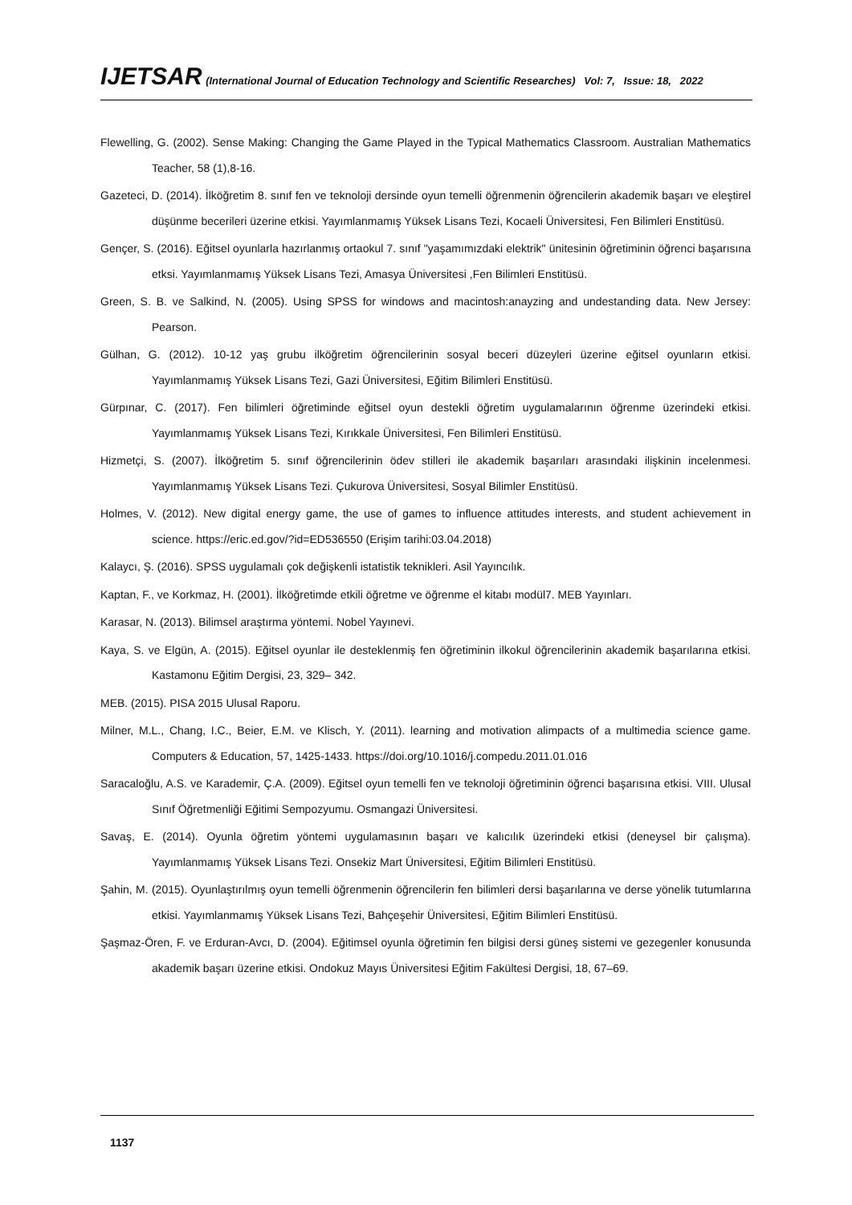IJETSAR (International Journal of Education Technology and Scientific Researches) Vol: 7, Issue: 18, 2022
Flewelling, G. (2002). Sense Making: Changing the Game Played in the Typical Mathematics Classroom. Australian Mathematics Teacher, 58 (1),8-16.
Gazeteci, D. (2014). İlköğretim 8. sınıf fen ve teknoloji dersinde oyun temelli öğrenmenin öğrencilerin akademik başarı ve eleştirel düşünme becerileri üzerine etkisi. Yayımlanmamış Yüksek Lisans Tezi, Kocaeli Üniversitesi, Fen Bilimleri Enstitüsü.
Gençer, S. (2016). Eğitsel oyunlarla hazırlanmış ortaokul 7. sınıf "yaşamımızdaki elektrik" ünitesinin öğretiminin öğrenci başarısına etksi. Yayımlanmamış Yüksek Lisans Tezi, Amasya Üniversitesi ,Fen Bilimleri Enstitüsü.
Green, S. B. ve Salkind, N. (2005). Using SPSS for windows and macintosh:anayzing and undestanding data. New Jersey: Pearson.
Gülhan, G. (2012). 10-12 yaş grubu ilköğretim öğrencilerinin sosyal beceri düzeyleri üzerine eğitsel oyunların etkisi. Yayımlanmamış Yüksek Lisans Tezi, Gazi Üniversitesi, Eğitim Bilimleri Enstitüsü.
Gürpınar, C. (2017). Fen bilimleri öğretiminde eğitsel oyun destekli öğretim uygulamalarının öğrenme üzerindeki etkisi. Yayımlanmamış Yüksek Lisans Tezi, Kırıkkale Üniversitesi, Fen Bilimleri Enstitüsü.
Hizmetçi, S. (2007). İlköğretim 5. sınıf öğrencilerinin ödev stilleri ile akademik başarıları arasındaki ilişkinin incelenmesi. Yayımlanmamış Yüksek Lisans Tezi. Çukurova Üniversitesi, Sosyal Bilimler Enstitüsü.
Holmes, V. (2012). New digital energy game, the use of games to influence attitudes interests, and student achievement in science. https://eric.ed.gov/?id=ED536550 (Erişim tarihi:03.04.2018)
Kalaycı, Ş. (2016). SPSS uygulamalı çok değişkenli istatistik teknikleri. Asil Yayıncılık.
Kaptan, F., ve Korkmaz, H. (2001). İlköğretimde etkili öğretme ve öğrenme el kitabı modül7. MEB Yayınları.
Karasar, N. (2013). Bilimsel araştırma yöntemi. Nobel Yayınevi.
Kaya, S. ve Elgün, A. (2015). Eğitsel oyunlar ile desteklenmiş fen öğretiminin ilkokul öğrencilerinin akademik başarılarına etkisi. Kastamonu Eğitim Dergisi, 23, 329– 342.
MEB. (2015). PISA 2015 Ulusal Raporu.
Milner, M.L., Chang, I.C., Beier, E.M. ve Klisch, Y. (2011). learning and motivation alimpacts of a multimedia science game. Computers & Education, 57, 1425-1433. https://doi.org/10.1016/j.compedu.2011.01.016
Saracaloğlu, A.S. ve Karademir, Ç.A. (2009). Eğitsel oyun temelli fen ve teknoloji öğretiminin öğrenci başarısına etkisi. VIII. Ulusal Sınıf Öğretmenliği Eğitimi Sempozyumu. Osmangazi Üniversitesi.
Savaş, E. (2014). Oyunla öğretim yöntemi uygulamasının başarı ve kalıcılık üzerindeki etkisi (deneysel bir çalışma). Yayımlanmamış Yüksek Lisans Tezi. Onsekiz Mart Üniversitesi, Eğitim Bilimleri Enstitüsü.
Şahin, M. (2015). Oyunlaştırılmış oyun temelli öğrenmenin öğrencilerin fen bilimleri dersi başarılarına ve derse yönelik tutumlarına etkisi. Yayımlanmamış Yüksek Lisans Tezi, Bahçeşehir Üniversitesi, Eğitim Bilimleri Enstitüsü.
Şaşmaz-Ören, F. ve Erduran-Avcı, D. (2004). Eğitimsel oyunla öğretimin fen bilgisi dersi güneş sistemi ve gezegenler konusunda akademik başarı üzerine etkisi. Ondokuz Mayıs Üniversitesi Eğitim Fakültesi Dergisi, 18, 67–69.
1137